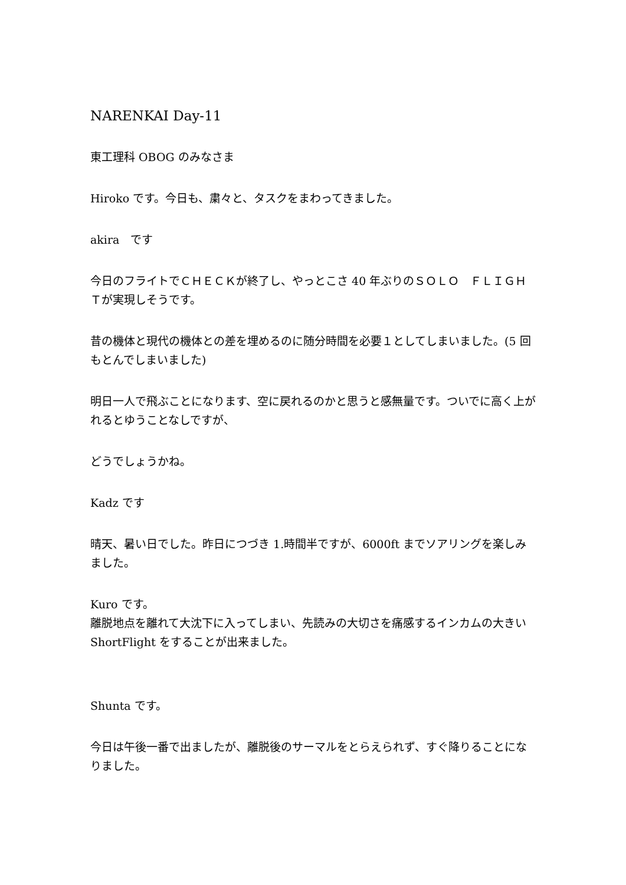NARENKAI Day-11
東工理科 OBOG のみなさま
Hiroko です。今日も、粛々と、タスクをまわってきました。
akira　です
今日のフライトでＣＨＥＣＫが終了し、やっとこさ 40 年ぶりのＳＯＬＯ　ＦＬＩＧＨＴが実現しそうです。
昔の機体と現代の機体との差を埋めるのに随分時間を必要１としてしまいました。(5 回もとんでしまいました)
明日一人で飛ぶことになります、空に戻れるのかと思うと感無量です。ついでに高く上がれるとゆうことなしですが、
どうでしょうかね。
Kadz です
晴天、暑い日でした。昨日につづき 1.時間半ですが、6000ft までソアリングを楽しみました。
Kuro です。
離脱地点を離れて大沈下に入ってしまい、先読みの大切さを痛感するインカムの大きい ShortFlight をすることが出来ました。
Shunta です。
今日は午後一番で出ましたが、離脱後のサーマルをとらえられず、すぐ降りることになりました。